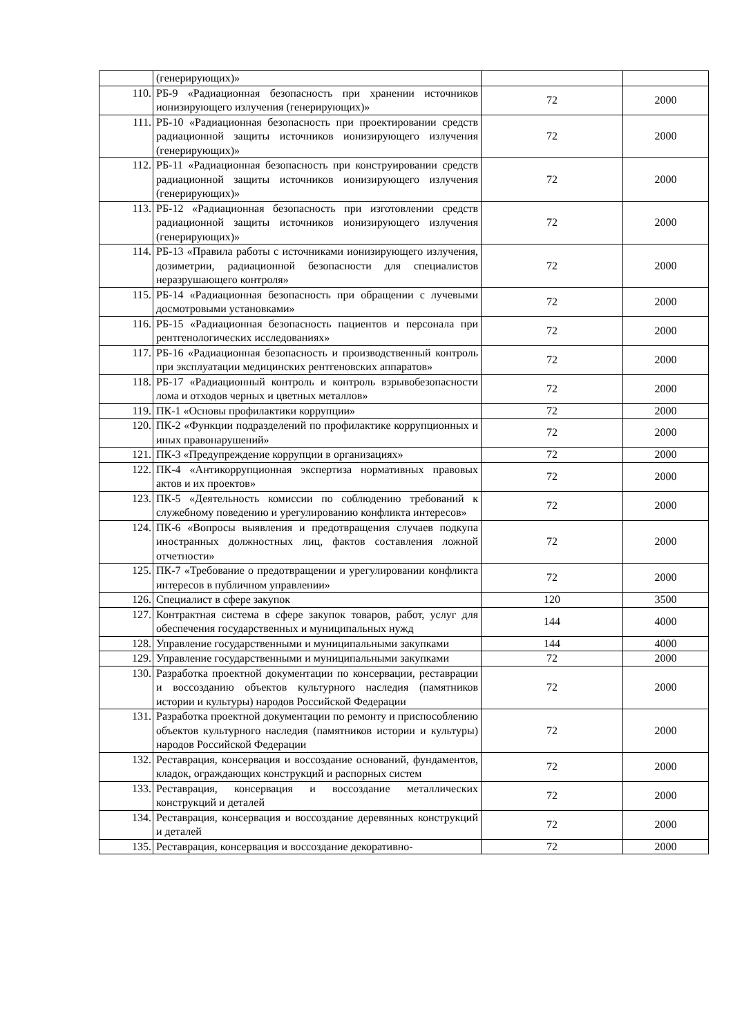| | (генерирующих)» | | |
| 110. | РБ-9 «Радиационная безопасность при хранении источников ионизирующего излучения (генерирующих)» | 72 | 2000 |
| 111. | РБ-10 «Радиационная безопасность при проектировании средств радиационной защиты источников ионизирующего излучения (генерирующих)» | 72 | 2000 |
| 112. | РБ-11 «Радиационная безопасность при конструировании средств радиационной защиты источников ионизирующего излучения (генерирующих)» | 72 | 2000 |
| 113. | РБ-12 «Радиационная безопасность при изготовлении средств радиационной защиты источников ионизирующего излучения (генерирующих)» | 72 | 2000 |
| 114. | РБ-13 «Правила работы с источниками ионизирующего излучения, дозиметрии, радиационной безопасности для специалистов неразрушающего контроля» | 72 | 2000 |
| 115. | РБ-14 «Радиационная безопасность при обращении с лучевыми досмотровыми установками» | 72 | 2000 |
| 116. | РБ-15 «Радиационная безопасность пациентов и персонала при рентгенологических исследованиях» | 72 | 2000 |
| 117. | РБ-16 «Радиационная безопасность и производственный контроль при эксплуатации медицинских рентгеновских аппаратов» | 72 | 2000 |
| 118. | РБ-17 «Радиационный контроль и контроль взрывобезопасности лома и отходов черных и цветных металлов» | 72 | 2000 |
| 119. | ПК-1 «Основы профилактики коррупции» | 72 | 2000 |
| 120. | ПК-2 «Функции подразделений по профилактике коррупционных и иных правонарушений» | 72 | 2000 |
| 121. | ПК-3 «Предупреждение коррупции в организациях» | 72 | 2000 |
| 122. | ПК-4 «Антикоррупционная экспертиза нормативных правовых актов и их проектов» | 72 | 2000 |
| 123. | ПК-5 «Деятельность комиссии по соблюдению требований к служебному поведению и урегулированию конфликта интересов» | 72 | 2000 |
| 124. | ПК-6 «Вопросы выявления и предотвращения случаев подкупа иностранных должностных лиц, фактов составления ложной отчетности» | 72 | 2000 |
| 125. | ПК-7 «Требование о предотвращении и урегулировании конфликта интересов в публичном управлении» | 72 | 2000 |
| 126. | Специалист в сфере закупок | 120 | 3500 |
| 127. | Контрактная система в сфере закупок товаров, работ, услуг для обеспечения государственных и муниципальных нужд | 144 | 4000 |
| 128. | Управление государственными и муниципальными закупками | 144 | 4000 |
| 129. | Управление государственными и муниципальными закупками | 72 | 2000 |
| 130. | Разработка проектной документации по консервации, реставрации и воссозданию объектов культурного наследия (памятников истории и культуры) народов Российской Федерации | 72 | 2000 |
| 131. | Разработка проектной документации по ремонту и приспособлению объектов культурного наследия (памятников истории и культуры) народов Российской Федерации | 72 | 2000 |
| 132. | Реставрация, консервация и воссоздание оснований, фундаментов, кладок, ограждающих конструкций и распорных систем | 72 | 2000 |
| 133. | Реставрация, консервация и воссоздание металлических конструкций и деталей | 72 | 2000 |
| 134. | Реставрация, консервация и воссоздание деревянных конструкций и деталей | 72 | 2000 |
| 135. | Реставрация, консервация и воссоздание декоративно- | 72 | 2000 |